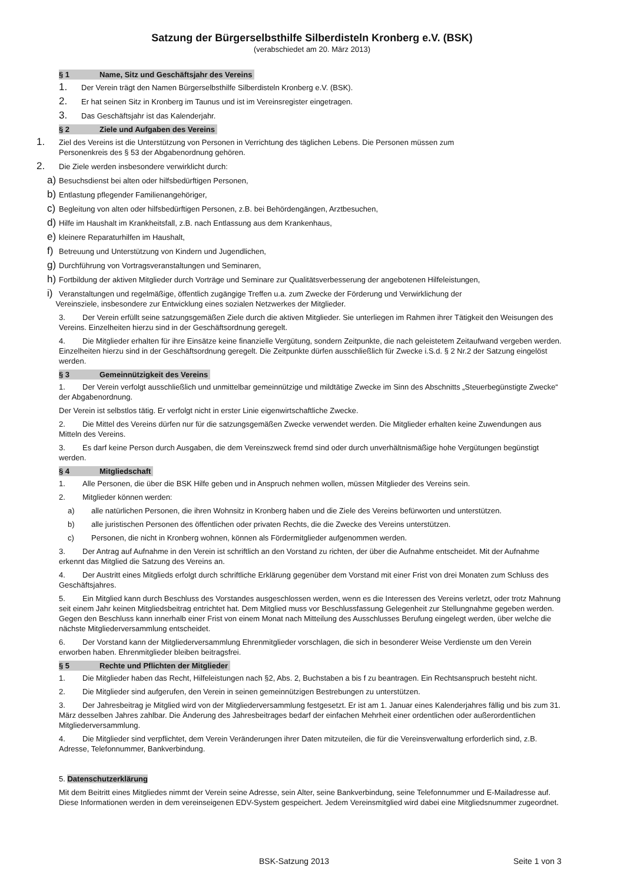Satzung der Bürgerselbsthilfe Silberdisteln Kronberg e.V. (BSK)
(verabschiedet am 20. März 2013)
§ 1 Name, Sitz und Geschäftsjahr des Vereins
1. Der Verein trägt den Namen Bürgerselbsthilfe Silberdisteln Kronberg e.V. (BSK).
2. Er hat seinen Sitz in Kronberg im Taunus und ist im Vereinsregister eingetragen.
3. Das Geschäftsjahr ist das Kalenderjahr.
§ 2 Ziele und Aufgaben des Vereins
1. Ziel des Vereins ist die Unterstützung von Personen in Verrichtung des täglichen Lebens. Die Personen müssen zum
Personenkreis des § 53 der Abgabenordnung gehören.
2. Die Ziele werden insbesondere verwirklicht durch:
a) Besuchsdienst bei alten oder hilfsbedürftigen Personen,
b) Entlastung pflegender Familienangehöriger,
c) Begleitung von alten oder hilfsbedürftigen Personen, z.B. bei Behördengängen, Arztbesuchen,
d) Hilfe im Haushalt im Krankheitsfall, z.B. nach Entlassung aus dem Krankenhaus,
e) kleinere Reparaturhilfen im Haushalt,
f) Betreuung und Unterstützung von Kindern und Jugendlichen,
g) Durchführung von Vortragsveranstaltungen und Seminaren,
h) Fortbildung der aktiven Mitglieder durch Vorträge und Seminare zur Qualitätsverbesserung der angebotenen Hilfeleistungen,
i) Veranstaltungen und regelmäßige, öffentlich zugängige Treffen u.a. zum Zwecke der Förderung und Verwirklichung der
Vereinsziele, insbesondere zur Entwicklung eines sozialen Netzwerkes der Mitglieder.
3. Der Verein erfüllt seine satzungsgemäßen Ziele durch die aktiven Mitglieder. Sie unterliegen im Rahmen ihrer Tätigkeit den Weisungen des Vereins. Einzelheiten hierzu sind in der Geschäftsordnung geregelt.
4. Die Mitglieder erhalten für ihre Einsätze keine finanzielle Vergütung, sondern Zeitpunkte, die nach geleistetem Zeitaufwand vergeben werden. Einzelheiten hierzu sind in der Geschäftsordnung geregelt. Die Zeitpunkte dürfen ausschließlich für Zwecke i.S.d. § 2 Nr.2 der Satzung eingelöst werden.
§ 3 Gemeinnützigkeit des Vereins
1. Der Verein verfolgt ausschließlich und unmittelbar gemeinnützige und mildtätige Zwecke im Sinn des Abschnitts „Steuerbegünstigte Zwecke“ der Abgabenordnung.
Der Verein ist selbstlos tätig. Er verfolgt nicht in erster Linie eigenwirtschaftliche Zwecke.
2. Die Mittel des Vereins dürfen nur für die satzungsgemäßen Zwecke verwendet werden. Die Mitglieder erhalten keine Zuwendungen aus Mitteln des Vereins.
3. Es darf keine Person durch Ausgaben, die dem Vereinszweck fremd sind oder durch unverhältnismäßige hohe Vergütungen begünstigt werden.
§ 4 Mitgliedschaft
1. Alle Personen, die über die BSK Hilfe geben und in Anspruch nehmen wollen, müssen Mitglieder des Vereins sein.
2. Mitglieder können werden:
a) alle natürlichen Personen, die ihren Wohnsitz in Kronberg haben und die Ziele des Vereins befürworten und unterstützen.
b) alle juristischen Personen des öffentlichen oder privaten Rechts, die die Zwecke des Vereins unterstützen.
c) Personen, die nicht in Kronberg wohnen, können als Fördermitglieder aufgenommen werden.
3. Der Antrag auf Aufnahme in den Verein ist schriftlich an den Vorstand zu richten, der über die Aufnahme entscheidet. Mit der Aufnahme erkennt das Mitglied die Satzung des Vereins an.
4. Der Austritt eines Mitglieds erfolgt durch schriftliche Erklärung gegenüber dem Vorstand mit einer Frist von drei Monaten zum Schluss des Geschäftsjahres.
5. Ein Mitglied kann durch Beschluss des Vorstandes ausgeschlossen werden, wenn es die Interessen des Vereins verletzt, oder trotz Mahnung seit einem Jahr keinen Mitgliedsbeitrag entrichtet hat. Dem Mitglied muss vor Beschlussfassung Gelegenheit zur Stellungnahme gegeben werden. Gegen den Beschluss kann innerhalb einer Frist von einem Monat nach Mitteilung des Ausschlusses Berufung eingelegt werden, über welche die nächste Mitgliederversammlung entscheidet.
6. Der Vorstand kann der Mitgliederversammlung Ehrenmitglieder vorschlagen, die sich in besonderer Weise Verdienste um den Verein erworben haben. Ehrenmitglieder bleiben beitragsfrei.
§ 5 Rechte und Pflichten der Mitglieder
1. Die Mitglieder haben das Recht, Hilfeleistungen nach §2, Abs. 2, Buchstaben a bis f zu beantragen. Ein Rechtsanspruch besteht nicht.
2. Die Mitglieder sind aufgerufen, den Verein in seinen gemeinnützigen Bestrebungen zu unterstützen.
3. Der Jahresbeitrag je Mitglied wird von der Mitgliederversammlung festgesetzt. Er ist am 1. Januar eines Kalenderjahres fällig und bis zum 31. März desselben Jahres zahlbar. Die Änderung des Jahresbeitrages bedarf der einfachen Mehrheit einer ordentlichen oder außerordentlichen Mitgliederversammlung.
4. Die Mitglieder sind verpflichtet, dem Verein Veränderungen ihrer Daten mitzuteilen, die für die Vereinsverwaltung erforderlich sind, z.B. Adresse, Telefonnummer, Bankverbindung.
5. Datenschutzerklärung
Mit dem Beitritt eines Mitgliedes nimmt der Verein seine Adresse, sein Alter, seine Bankverbindung, seine Telefonnummer und E-Mailadresse auf. Diese Informationen werden in dem vereinseigenen EDV-System gespeichert. Jedem Vereinsmitglied wird dabei eine Mitgliedsnummer zugeordnet.
BSK-Satzung 2013 Seite 1 von 3